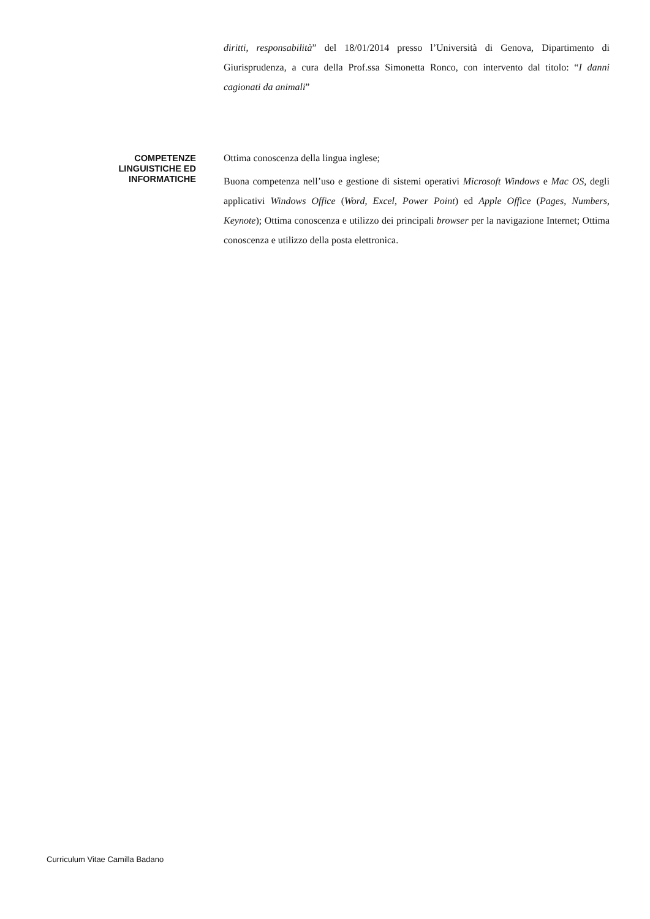diritti, responsabilità” del 18/01/2014 presso l’Università di Genova, Dipartimento di Giurisprudenza, a cura della Prof.ssa Simonetta Ronco, con intervento dal titolo: “I danni cagionati da animali”
COMPETENZE
LINGUISTICHE ED
INFORMATICHE
Ottima conoscenza della lingua inglese;
Buona competenza nell’uso e gestione di sistemi operativi Microsoft Windows e Mac OS, degli applicativi Windows Office (Word, Excel, Power Point) ed Apple Office (Pages, Numbers, Keynote); Ottima conoscenza e utilizzo dei principali browser per la navigazione Internet; Ottima conoscenza e utilizzo della posta elettronica.
Curriculum Vitae Camilla Badano